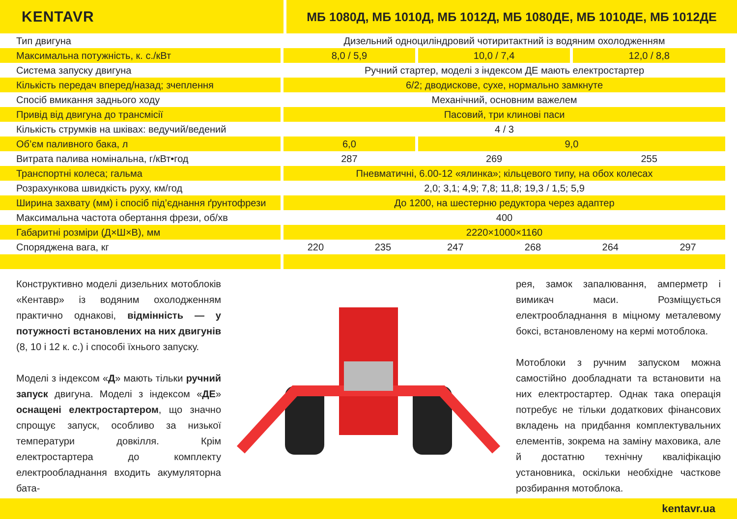KENTAVR
МБ 1080Д, МБ 1010Д, МБ 1012Д, МБ 1080ДЕ, МБ 1010ДЕ, МБ 1012ДЕ
| Тип двигуна | Дизельний одноциліндровий чотиритактний із водяним охолодженням | | | | | |
| Максимальна потужність, к. с./кВт | 8,0 / 5,9 | | 10,0 / 7,4 | | 12,0 / 8,8 | |
| Система запуску двигуна | Ручний стартер, моделі з індексом ДЕ мають електростартер | | | | | |
| Кількість передач вперед/назад; зчеплення | 6/2; дводискове, сухе, нормально замкнуте | | | | | |
| Спосіб вмикання заднього ходу | Механічний, основним важелем | | | | | |
| Привід від двигуна до трансмісії | Пасовий, три клинові паси | | | | | |
| Кількість струмків на шківах: ведучий/ведений | 4 / 3 | | | | | |
| Об’єм паливного бака, л | 6,0 | | 9,0 | | | |
| Витрата палива номінальна, г/кВт•год | 287 | | 269 | | 255 | |
| Транспортні колеса; гальма | Пневматичні, 6.00-12 «ялинка»; кільцевого типу, на обох колесах | | | | | |
| Розрахункова швидкість руху, км/год | 2,0; 3,1; 4,9; 7,8; 11,8; 19,3 / 1,5; 5,9 | | | | | |
| Ширина захвату (мм) і спосіб під’єднання ґрунтофрези | До 1200, на шестерню редуктора через адаптер | | | | | |
| Максимальна частота обертання фрези, об/хв | 400 | | | | | |
| Габаритні розміри (Д×Ш×В), мм | 2220×1000×1160 | | | | | |
| Споряджена вага, кг | 220 | 235 | 247 | 268 | 264 | 297 |
Конструктивно моделі дизельних мотоблоків «Кентавр» із водяним охолодженням практично однакові, відмінність — у потужності встановлених на них двигунів (8, 10 і 12 к. с.) і способі їхнього запуску.
Моделі з індексом «Д» мають тільки ручний запуск двигуна. Моделі з індексом «ДЕ» оснащені електростартером, що значно спрощує запуск, особливо за низької температури довкілля. Крім електростартера до комплекту електрообладнання входить акумуляторна бата-
рея, замок запалювання, амперметр і вимикач маси. Розміщується електрообладнання в міцному металевому боксі, встановленому на кермі мотоблока.
Мотоблоки з ручним запуском можна самостійно дообладнати та встановити на них електростартер. Однак така операція потребує не тільки додаткових фінансових вкладень на придбання комплектувальних елементів, зокрема на заміну маховика, але й достатню технічну кваліфікацію установника, оскільки необхідне часткове розбирання мотоблока.
kentavr.ua